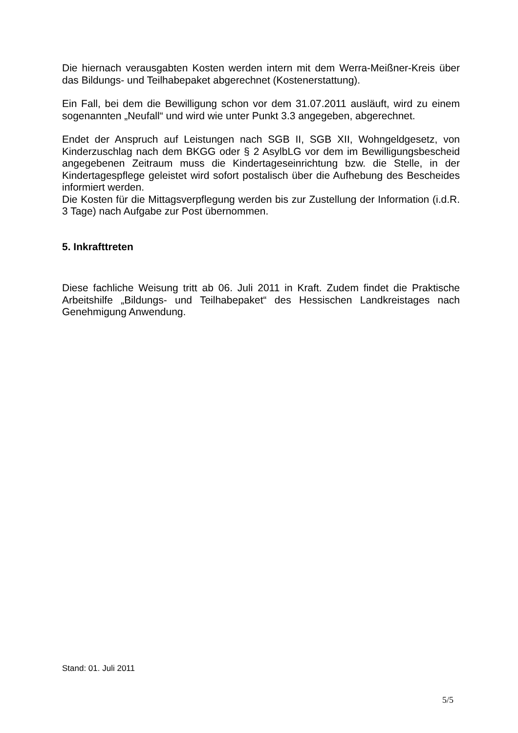Die hiernach verausgabten Kosten werden intern mit dem Werra-Meißner-Kreis über das Bildungs- und Teilhabepaket abgerechnet (Kostenerstattung).
Ein Fall, bei dem die Bewilligung schon vor dem 31.07.2011 ausläuft, wird zu einem sogenannten „Neufall“ und wird wie unter Punkt 3.3 angegeben, abgerechnet.
Endet der Anspruch auf Leistungen nach SGB II, SGB XII, Wohngeldgesetz, von Kinderzuschlag nach dem BKGG oder § 2 AsylbLG vor dem im Bewilligungsbescheid angegebenen Zeitraum muss die Kindertageseinrichtung bzw. die Stelle, in der Kindertagespflege geleistet wird sofort postalisch über die Aufhebung des Bescheides informiert werden.
Die Kosten für die Mittagsverpflegung werden bis zur Zustellung der Information (i.d.R. 3 Tage) nach Aufgabe zur Post übernommen.
5. Inkrafttreten
Diese fachliche Weisung tritt ab 06. Juli 2011 in Kraft. Zudem findet die Praktische Arbeitshilfe „Bildungs- und Teilhabepaket“ des Hessischen Landkreistages nach Genehmigung Anwendung.
Stand: 01. Juli 2011
5/5